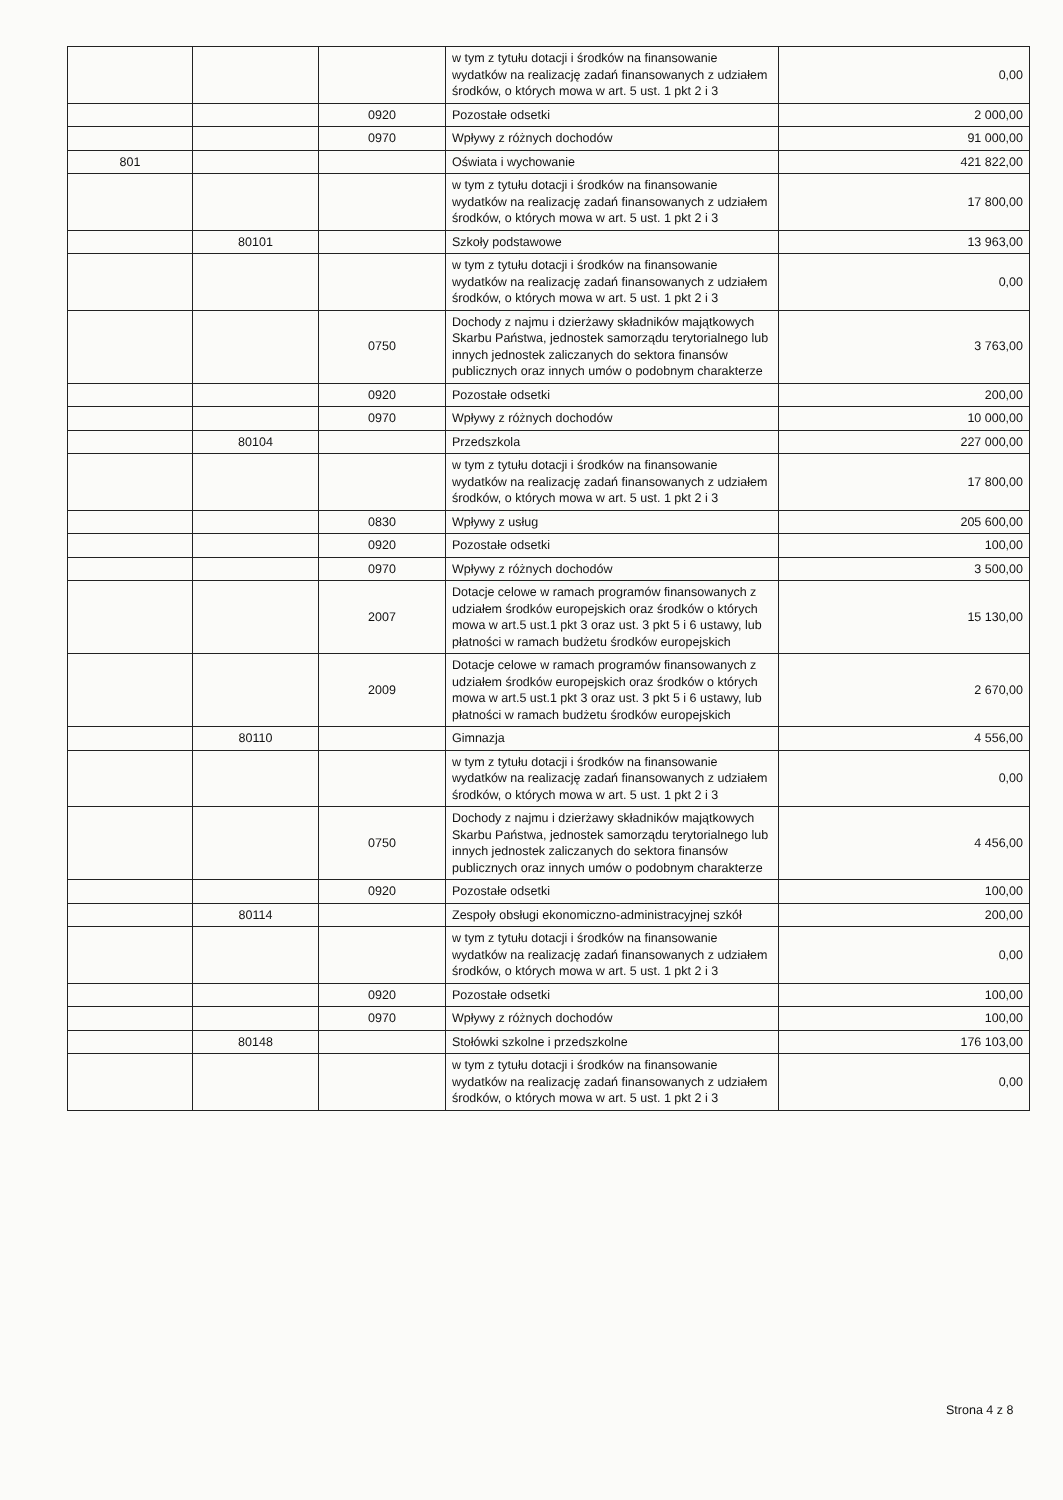| | | | w tym z tytułu dotacji i środków na finansowanie wydatków na realizację zadań finansowanych z udziałem środków, o których mowa w art. 5 ust. 1 pkt 2 i 3 | 0,00 |
| | | 0920 | Pozostałe odsetki | 2 000,00 |
| | | 0970 | Wpływy z różnych dochodów | 91 000,00 |
| 801 | | | Oświata i wychowanie | 421 822,00 |
| | | | w tym z tytułu dotacji i środków na finansowanie wydatków na realizację zadań finansowanych z udziałem środków, o których mowa w art. 5 ust. 1 pkt 2 i 3 | 17 800,00 |
| | 80101 | | Szkoły podstawowe | 13 963,00 |
| | | | w tym z tytułu dotacji i środków na finansowanie wydatków na realizację zadań finansowanych z udziałem środków, o których mowa w art. 5 ust. 1 pkt 2 i 3 | 0,00 |
| | | 0750 | Dochody z najmu i dzierżawy składników majątkowych Skarbu Państwa, jednostek samorządu terytorialnego lub innych jednostek zaliczanych do sektora finansów publicznych oraz innych umów o podobnym charakterze | 3 763,00 |
| | | 0920 | Pozostałe odsetki | 200,00 |
| | | 0970 | Wpływy z różnych dochodów | 10 000,00 |
| | 80104 | | Przedszkola | 227 000,00 |
| | | | w tym z tytułu dotacji i środków na finansowanie wydatków na realizację zadań finansowanych z udziałem środków, o których mowa w art. 5 ust. 1 pkt 2 i 3 | 17 800,00 |
| | | 0830 | Wpływy z usług | 205 600,00 |
| | | 0920 | Pozostałe odsetki | 100,00 |
| | | 0970 | Wpływy z różnych dochodów | 3 500,00 |
| | | 2007 | Dotacje celowe w ramach programów finansowanych z udziałem środków europejskich oraz środków o których mowa w art.5 ust.1 pkt 3 oraz ust. 3 pkt 5 i 6 ustawy, lub płatności w ramach budżetu środków europejskich | 15 130,00 |
| | | 2009 | Dotacje celowe w ramach programów finansowanych z udziałem środków europejskich oraz środków o których mowa w art.5 ust.1 pkt 3 oraz ust. 3 pkt 5 i 6 ustawy, lub płatności w ramach budżetu środków europejskich | 2 670,00 |
| | 80110 | | Gimnazja | 4 556,00 |
| | | | w tym z tytułu dotacji i środków na finansowanie wydatków na realizację zadań finansowanych z udziałem środków, o których mowa w art. 5 ust. 1 pkt 2 i 3 | 0,00 |
| | | 0750 | Dochody z najmu i dzierżawy składników majątkowych Skarbu Państwa, jednostek samorządu terytorialnego lub innych jednostek zaliczanych do sektora finansów publicznych oraz innych umów o podobnym charakterze | 4 456,00 |
| | | 0920 | Pozostałe odsetki | 100,00 |
| | 80114 | | Zespoły obsługi ekonomiczno-administracyjnej szkół | 200,00 |
| | | | w tym z tytułu dotacji i środków na finansowanie wydatków na realizację zadań finansowanych z udziałem środków, o których mowa w art. 5 ust. 1 pkt 2 i 3 | 0,00 |
| | | 0920 | Pozostałe odsetki | 100,00 |
| | | 0970 | Wpływy z różnych dochodów | 100,00 |
| | 80148 | | Stołówki szkolne i przedszkolne | 176 103,00 |
| | | | w tym z tytułu dotacji i środków na finansowanie wydatków na realizację zadań finansowanych z udziałem środków, o których mowa w art. 5 ust. 1 pkt 2 i 3 | 0,00 |
Strona 4 z 8